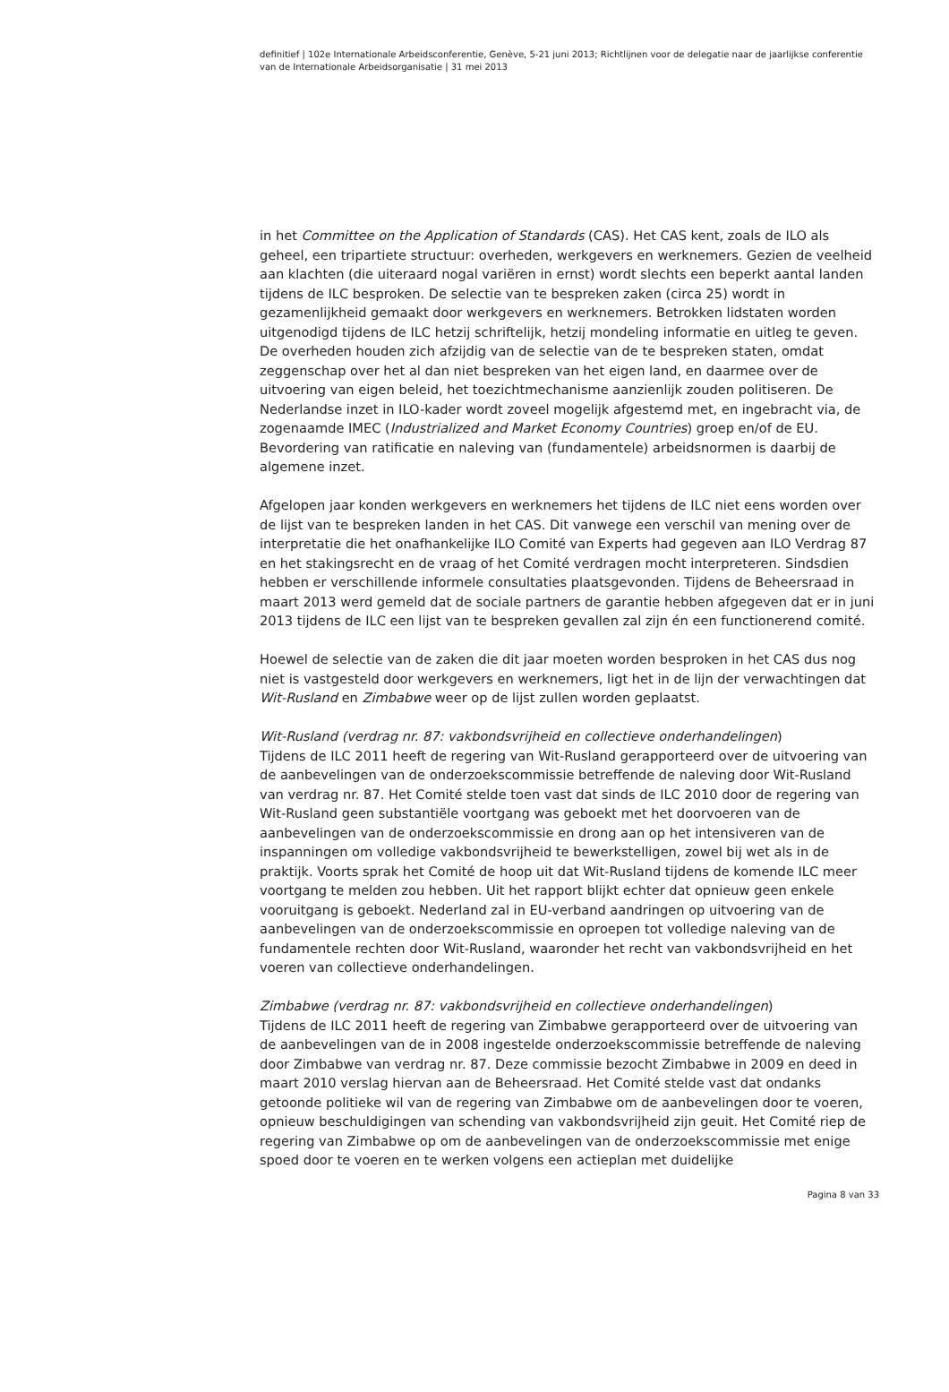definitief | 102e Internationale Arbeidsconferentie, Genève, 5-21 juni 2013; Richtlijnen voor de delegatie naar de jaarlijkse conferentie van de Internationale Arbeidsorganisatie | 31 mei 2013
in het Committee on the Application of Standards (CAS). Het CAS kent, zoals de ILO als geheel, een tripartiete structuur: overheden, werkgevers en werknemers. Gezien de veelheid aan klachten (die uiteraard nogal variëren in ernst) wordt slechts een beperkt aantal landen tijdens de ILC besproken. De selectie van te bespreken zaken (circa 25) wordt in gezamenlijkheid gemaakt door werkgevers en werknemers. Betrokken lidstaten worden uitgenodigd tijdens de ILC hetzij schriftelijk, hetzij mondeling informatie en uitleg te geven. De overheden houden zich afzijdig van de selectie van de te bespreken staten, omdat zeggenschap over het al dan niet bespreken van het eigen land, en daarmee over de uitvoering van eigen beleid, het toezichtmechanisme aanzienlijk zouden politiseren. De Nederlandse inzet in ILO-kader wordt zoveel mogelijk afgestemd met, en ingebracht via, de zogenaamde IMEC (Industrialized and Market Economy Countries) groep en/of de EU. Bevordering van ratificatie en naleving van (fundamentele) arbeidsnormen is daarbij de algemene inzet.
Afgelopen jaar konden werkgevers en werknemers het tijdens de ILC niet eens worden over de lijst van te bespreken landen in het CAS. Dit vanwege een verschil van mening over de interpretatie die het onafhankelijke ILO Comité van Experts had gegeven aan ILO Verdrag 87 en het stakingsrecht en de vraag of het Comité verdragen mocht interpreteren. Sindsdien hebben er verschillende informele consultaties plaatsgevonden. Tijdens de Beheersraad in maart 2013 werd gemeld dat de sociale partners de garantie hebben afgegeven dat er in juni 2013 tijdens de ILC een lijst van te bespreken gevallen zal zijn én een functionerend comité.
Hoewel de selectie van de zaken die dit jaar moeten worden besproken in het CAS dus nog niet is vastgesteld door werkgevers en werknemers, ligt het in de lijn der verwachtingen dat Wit-Rusland en Zimbabwe weer op de lijst zullen worden geplaatst.
Wit-Rusland (verdrag nr. 87: vakbondsvrijheid en collectieve onderhandelingen)
Tijdens de ILC 2011 heeft de regering van Wit-Rusland gerapporteerd over de uitvoering van de aanbevelingen van de onderzoekscommissie betreffende de naleving door Wit-Rusland van verdrag nr. 87. Het Comité stelde toen vast dat sinds de ILC 2010 door de regering van Wit-Rusland geen substantiële voortgang was geboekt met het doorvoeren van de aanbevelingen van de onderzoekscommissie en drong aan op het intensiveren van de inspanningen om volledige vakbondsvrijheid te bewerkstelligen, zowel bij wet als in de praktijk. Voorts sprak het Comité de hoop uit dat Wit-Rusland tijdens de komende ILC meer voortgang te melden zou hebben. Uit het rapport blijkt echter dat opnieuw geen enkele vooruitgang is geboekt. Nederland zal in EU-verband aandringen op uitvoering van de aanbevelingen van de onderzoekscommissie en oproepen tot volledige naleving van de fundamentele rechten door Wit-Rusland, waaronder het recht van vakbondsvrijheid en het voeren van collectieve onderhandelingen.
Zimbabwe (verdrag nr. 87: vakbondsvrijheid en collectieve onderhandelingen)
Tijdens de ILC 2011 heeft de regering van Zimbabwe gerapporteerd over de uitvoering van de aanbevelingen van de in 2008 ingestelde onderzoekscommissie betreffende de naleving door Zimbabwe van verdrag nr. 87. Deze commissie bezocht Zimbabwe in 2009 en deed in maart 2010 verslag hiervan aan de Beheersraad. Het Comité stelde vast dat ondanks getoonde politieke wil van de regering van Zimbabwe om de aanbevelingen door te voeren, opnieuw beschuldigingen van schending van vakbondsvrijheid zijn geuit. Het Comité riep de regering van Zimbabwe op om de aanbevelingen van de onderzoekscommissie met enige spoed door te voeren en te werken volgens een actieplan met duidelijke
Pagina 8 van 33